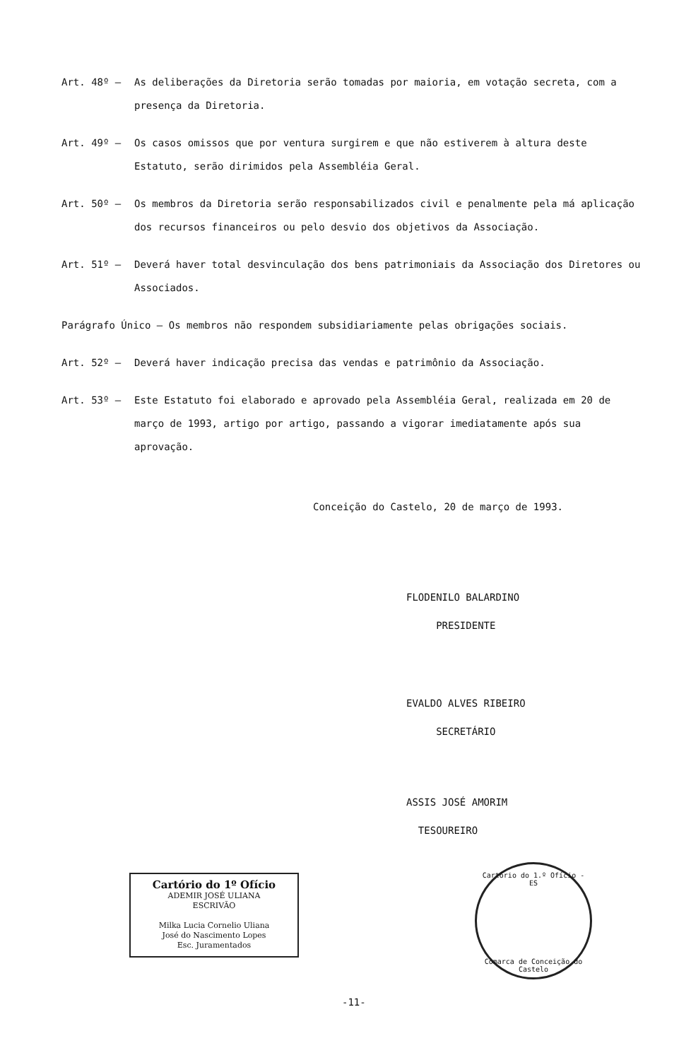Art. 48º – As deliberações da Diretoria serão tomadas por maioria, em votação secreta, com a presença da Diretoria.
Art. 49º – Os casos omissos que por ventura surgirem e que não estiverem à altura deste Estatuto, serão dirimidos pela Assembléia Geral.
Art. 50º – Os membros da Diretoria serão responsabilizados civil e penalmente pela má aplicação dos recursos financeiros ou pelo desvio dos objetivos da Associação.
Art. 51º – Deverá haver total desvinculação dos bens patrimoniais da Associação dos Diretores ou Associados.
Parágrafo Único – Os membros não respondem subsidiariamente pelas obrigações sociais.
Art. 52º – Deverá haver indicação precisa das vendas e patrimônio da Associação.
Art. 53º – Este Estatuto foi elaborado e aprovado pela Assembléia Geral, realizada em 20 de março de 1993, artigo por artigo, passando a vigorar imediatamente após sua aprovação.
Conceição do Castelo, 20 de março de 1993.
FLODENILO BALARDINO
PRESIDENTE
EVALDO ALVES RIBEIRO
SECRETÁRIO
ASSIS JOSÉ AMORIM
TESOUREIRO
Cartório do 1º Ofício
ADEMIR JOSÉ ULIANA
ESCRIVÃO
Milka Lucia Cornelio Uliana
José do Nascimento Lopes
Esc. Juramentados
Cartório do 1.º Ofício - ES
Comarca de Conceição do Castelo
-11-